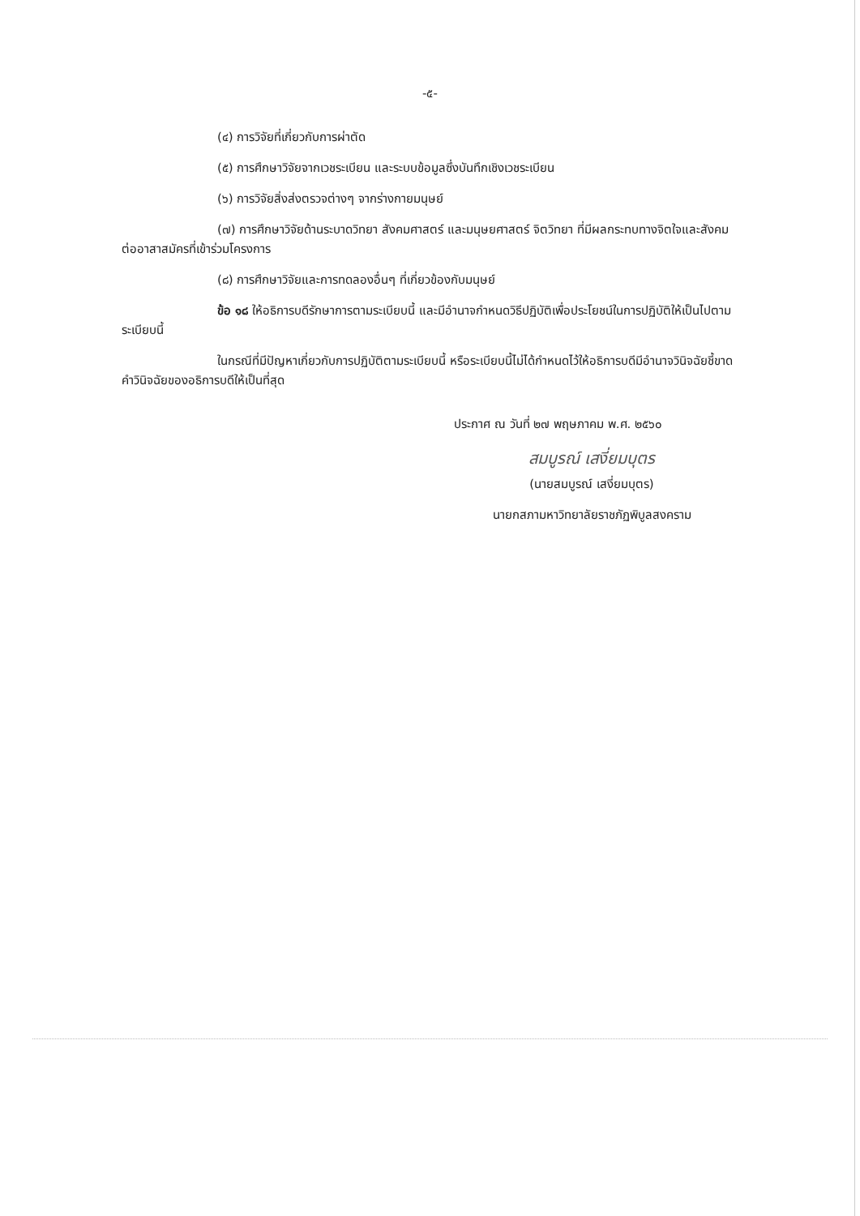-๕-
(๔) การวิจัยที่เกี่ยวกับการผ่าตัด
(๕) การศึกษาวิจัยจากเวชระเบียน และระบบข้อมูลซึ่งบันทึกเชิงเวชระเบียน
(๖) การวิจัยสิ่งส่งตรวจต่างๆ จากร่างกายมนุษย์
(๗) การศึกษาวิจัยด้านระบาดวิทยา สังคมศาสตร์ และมนุษยศาสตร์ จิตวิทยา ที่มีผลกระทบทางจิตใจและสังคมต่ออาสาสมัครที่เข้าร่วมโครงการ
(๘) การศึกษาวิจัยและการทดลองอื่นๆ ที่เกี่ยวข้องกับมนุษย์
ข้อ ๑๘ ให้อธิการบดีรักษาการตามระเบียบนี้ และมีอำนาจกำหนดวิธีปฏิบัติเพื่อประโยชน์ในการปฏิบัติให้เป็นไปตามระเบียบนี้
ในกรณีที่มีปัญหาเกี่ยวกับการปฏิบัติตามระเบียบนี้ หรือระเบียบนี้ไม่ได้กำหนดไว้ให้อธิการบดีมีอำนาจวินิจฉัยชี้ขาด คำวินิจฉัยของอธิการบดีให้เป็นที่สุด
ประกาศ ณ วันที่ ๒๗ พฤษภาคม พ.ศ. ๒๕๖๐
สมบูรณ์ เสงี่ยมบุตร
(นายสมบูรณ์ เสงี่ยมบุตร)
นายกสภามหาวิทยาลัยราชภัฏพิบูลสงคราม